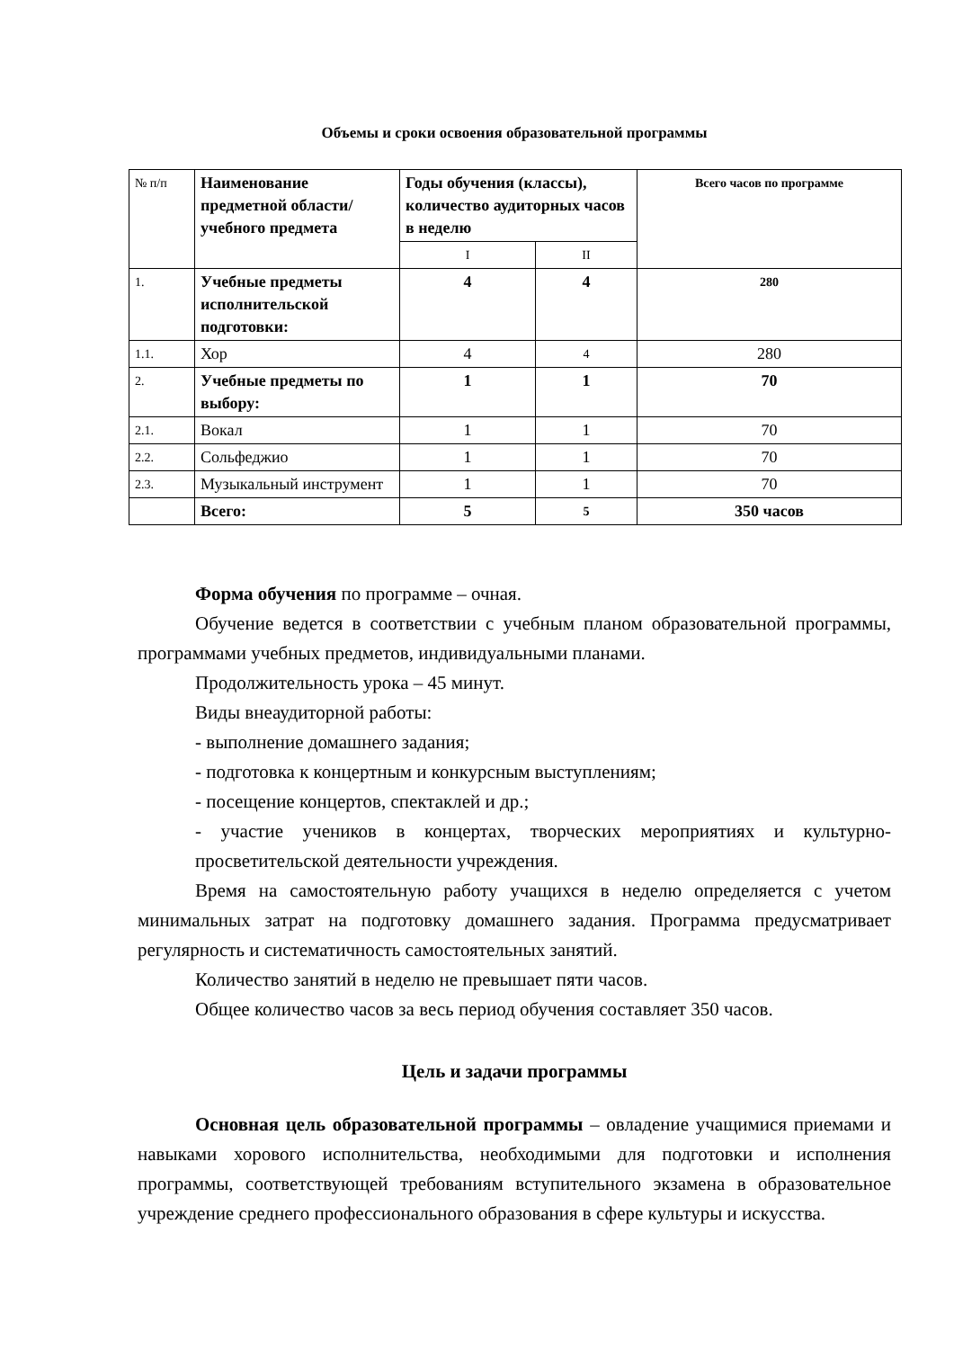Объемы и сроки освоения образовательной программы
| № п/п | Наименование предметной области/учебного предмета | Годы обучения (классы), количество аудиторных часов в неделю | | Всего часов по программе |
| --- | --- | --- | --- | --- |
| | | I | II | |
| 1. | Учебные предметы исполнительской подготовки: | 4 | 4 | 280 |
| 1.1. | Хор | 4 | 4 | 280 |
| 2. | Учебные предметы по выбору: | 1 | 1 | 70 |
| 2.1. | Вокал | 1 | 1 | 70 |
| 2.2. | Сольфеджио | 1 | 1 | 70 |
| 2.3. | Музыкальный инструмент | 1 | 1 | 70 |
| | Всего: | 5 | 5 | 350 часов |
Форма обучения по программе – очная.
Обучение ведется в соответствии с учебным планом образовательной программы, программами учебных предметов, индивидуальными планами.
Продолжительность урока – 45 минут.
Виды внеаудиторной работы:
- выполнение домашнего задания;
- подготовка к концертным и конкурсным выступлениям;
- посещение концертов, спектаклей и др.;
- участие учеников в концертах, творческих мероприятиях и культурно-просветительской деятельности учреждения.
Время на самостоятельную работу учащихся в неделю определяется с учетом минимальных затрат на подготовку домашнего задания. Программа предусматривает регулярность и систематичность самостоятельных занятий.
Количество занятий в неделю не превышает пяти часов.
Общее количество часов за весь период обучения составляет 350 часов.
Цель и задачи программы
Основная цель образовательной программы – овладение учащимися приемами и навыками хорового исполнительства, необходимыми для подготовки и исполнения программы, соответствующей требованиям вступительного экзамена в образовательное учреждение среднего профессионального образования в сфере культуры и искусства.